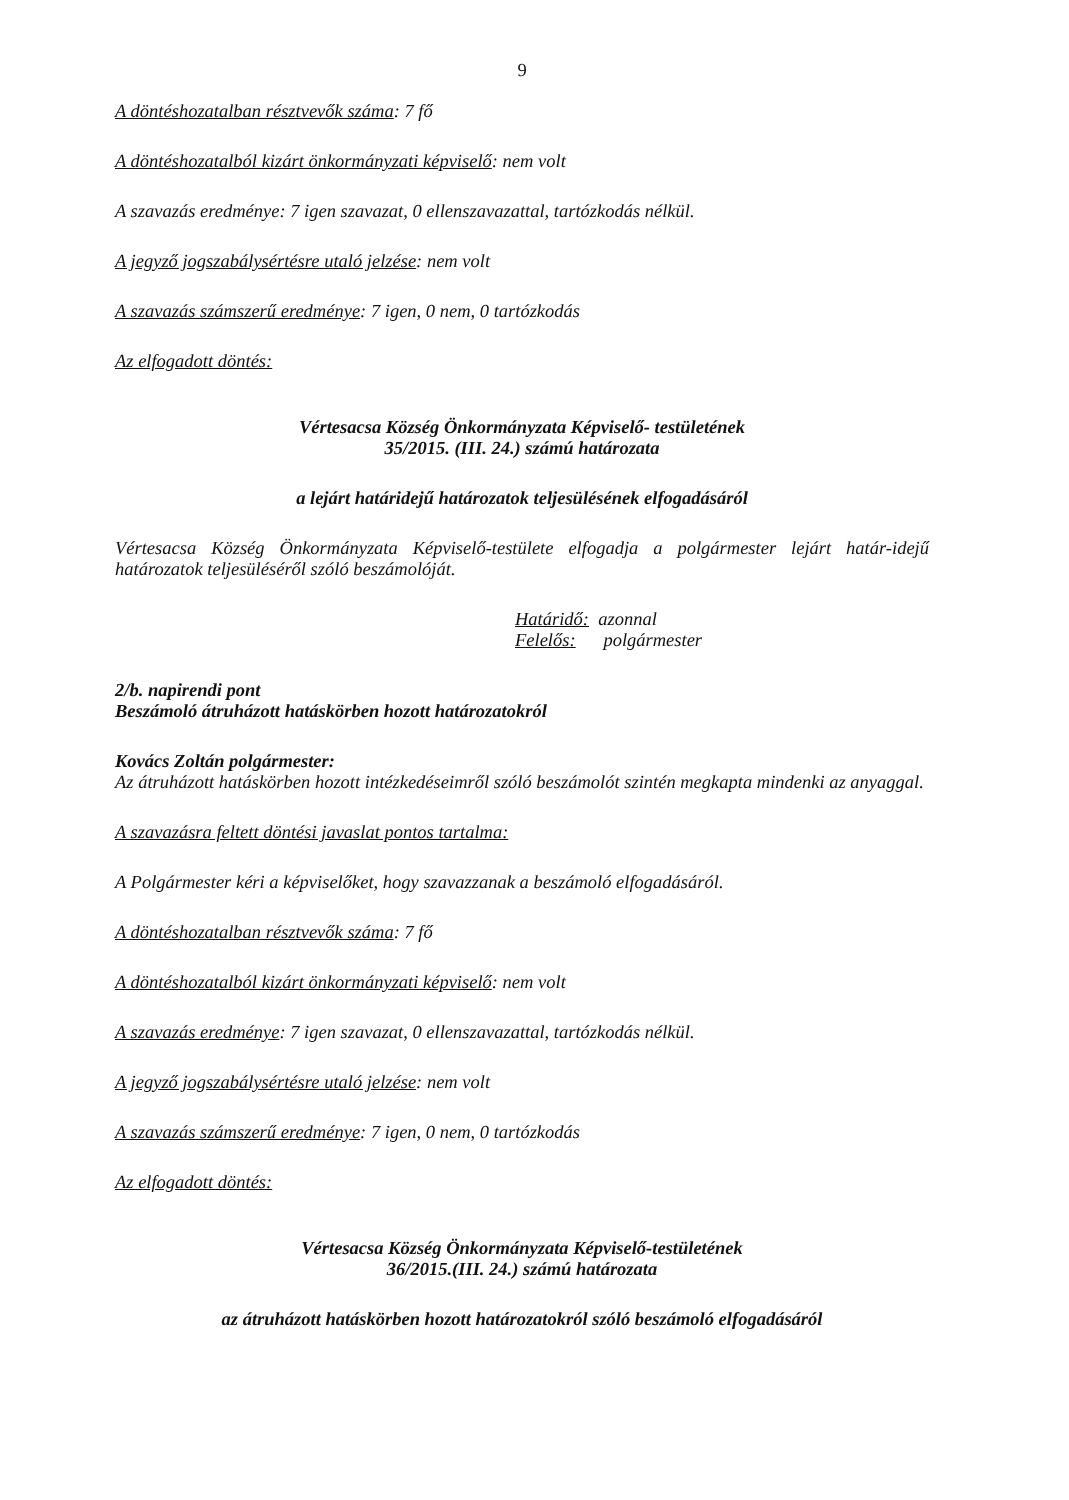9
A döntéshozatalban résztvevők száma: 7 fő
A döntéshozatalból kizárt önkormányzati képviselő: nem volt
A szavazás eredménye: 7 igen szavazat, 0 ellenszavazattal, tartózkodás nélkül.
A jegyző jogszabálysértésre utaló jelzése: nem volt
A szavazás számszerű eredménye: 7 igen, 0 nem, 0 tartózkodás
Az elfogadott döntés:
Vértesacsa Község Önkormányzata Képviselő- testületének
35/2015. (III. 24.) számú határozata
a lejárt határidejű határozatok teljesülésének elfogadásáról
Vértesacsa Község Önkormányzata Képviselő-testülete elfogadja a polgármester lejárt határ-idejű határozatok teljesüléséről szóló beszámolóját.
Határidő: azonnal
Felelős: polgármester
2/b. napirendi pont
Beszámoló átruházott hatáskörben hozott határozatokról
Kovács Zoltán polgármester:
Az átruházott hatáskörben hozott intézkedéseimről szóló beszámolót szintén megkapta mindenki az anyaggal.
A szavazásra feltett döntési javaslat pontos tartalma:
A Polgármester kéri a képviselőket, hogy szavazzanak a beszámoló elfogadásáról.
A döntéshozatalban résztvevők száma: 7 fő
A döntéshozatalból kizárt önkormányzati képviselő: nem volt
A szavazás eredménye: 7 igen szavazat, 0 ellenszavazattal, tartózkodás nélkül.
A jegyző jogszabálysértésre utaló jelzése: nem volt
A szavazás számszerű eredménye: 7 igen, 0 nem, 0 tartózkodás
Az elfogadott döntés:
Vértesacsa Község Önkormányzata Képviselő-testületének
36/2015.(III. 24.) számú határozata
az átruházott hatáskörben hozott határozatokról szóló beszámoló elfogadásáról